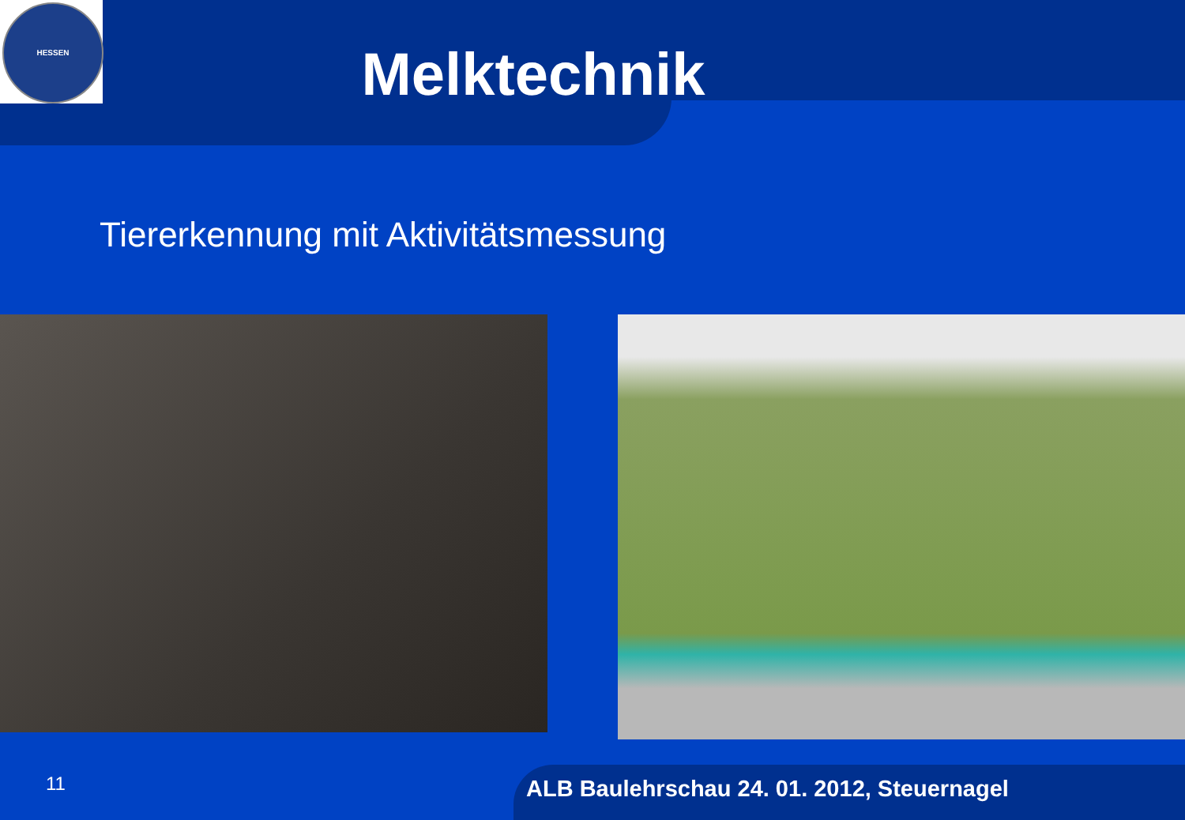HESSEN
Melktechnik
Tiererkennung mit Aktivitätsmessung
11
ALB Baulehrschau 24. 01. 2012, Steuernagel